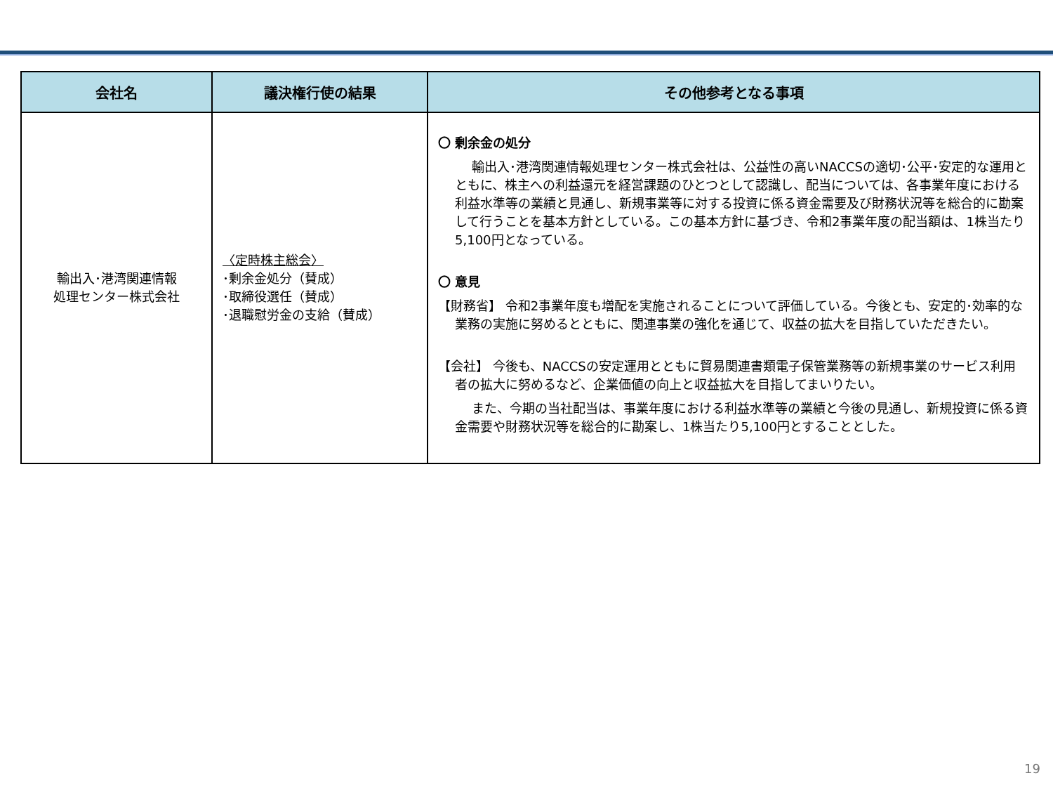| 会社名 | 議決権行使の結果 | その他参考となる事項 |
| --- | --- | --- |
| 輸出入･港湾関連情報 処理センター株式会社 | 〈定時株主総会〉 ･剰余金処分（賛成） ･取締役選任（賛成） ･退職慰労金の支給（賛成） | 〇 剰余金の処分 輸出入･港湾関連情報処理センター株式会社は、公益性の高いNACCSの適切･公平･安定的な運用とともに、株主への利益還元を経営課題のひとつとして認識し、配当については、各事業年度における利益水準等の業績と見通し、新規事業等に対する投資に係る資金需要及び財務状況等を総合的に勘案して行うことを基本方針としている。この基本方針に基づき、令和2事業年度の配当額は、1株当たり5,100円となっている。 〇 意見 【財務省】 令和2事業年度も増配を実施されることについて評価している。今後とも、安定的･効率的な業務の実施に努めるとともに、関連事業の強化を通じて、収益の拡大を目指していただきたい。 【会社】 今後も、NACCSの安定運用とともに貿易関連書類電子保管業務等の新規事業のサービス利用者の拡大に努めるなど、企業価値の向上と収益拡大を目指してまいりたい。 また、今期の当社配当は、事業年度における利益水準等の業績と今後の見通し、新規投資に係る資金需要や財務状況等を総合的に勘案し、1株当たり5,100円とすることとした。 |
19